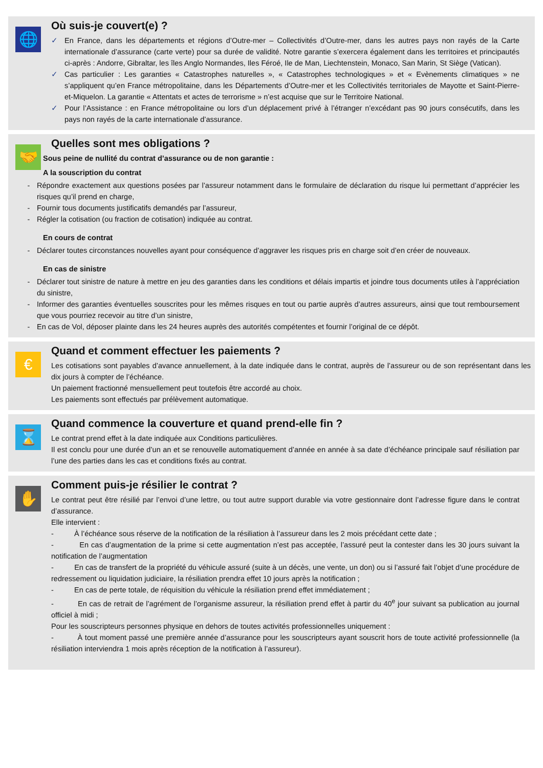🌐
Où suis-je couvert(e) ?
✓
En France, dans les départements et régions d’Outre-mer – Collectivités d’Outre-mer, dans les autres pays non rayés de la Carte internationale d’assurance (carte verte) pour sa durée de validité. Notre garantie s’exercera également dans les territoires et principautés ci-après : Andorre, Gibraltar, les îles Anglo Normandes, Iles Féroé, Ile de Man, Liechtenstein, Monaco, San Marin, St Siège (Vatican).
✓
Cas particulier : Les garanties « Catastrophes naturelles », « Catastrophes technologiques » et « Evènements climatiques » ne s’appliquent qu’en France métropolitaine, dans les Départements d’Outre-mer et les Collectivités territoriales de Mayotte et Saint-Pierre-et-Miquelon. La garantie « Attentats et actes de terrorisme » n’est acquise que sur le Territoire National.
✓
Pour l’Assistance : en France métropolitaine ou lors d’un déplacement privé à l’étranger n’excédant pas 90 jours consécutifs, dans les pays non rayés de la carte internationale d’assurance.
🤝
Quelles sont mes obligations ?
Sous peine de nullité du contrat d’assurance ou de non garantie :
A la souscription du contrat
-
Répondre exactement aux questions posées par l’assureur notamment dans le formulaire de déclaration du risque lui permettant d’apprécier les risques qu’il prend en charge,
-
Fournir tous documents justificatifs demandés par l’assureur,
-
Régler la cotisation (ou fraction de cotisation) indiquée au contrat.
En cours de contrat
-
Déclarer toutes circonstances nouvelles ayant pour conséquence d’aggraver les risques pris en charge soit d’en créer de nouveaux.
En cas de sinistre
-
Déclarer tout sinistre de nature à mettre en jeu des garanties dans les conditions et délais impartis et joindre tous documents utiles à l’appréciation du sinistre,
-
Informer des garanties éventuelles souscrites pour les mêmes risques en tout ou partie auprès d’autres assureurs, ainsi que tout remboursement que vous pourriez recevoir au titre d’un sinistre,
-
En cas de Vol, déposer plainte dans les 24 heures auprès des autorités compétentes et fournir l’original de ce dépôt.
€
Quand et comment effectuer les paiements ?
Les cotisations sont payables d’avance annuellement, à la date indiquée dans le contrat, auprès de l’assureur ou de son représentant dans les dix jours à compter de l’échéance.
Un paiement fractionné mensuellement peut toutefois être accordé au choix.
Les paiements sont effectués par prélèvement automatique.
⌛
Quand commence la couverture et quand prend-elle fin ?
Le contrat prend effet à la date indiquée aux Conditions particulières.
Il est conclu pour une durée d’un an et se renouvelle automatiquement d’année en année à sa date d’échéance principale sauf résiliation par l’une des parties dans les cas et conditions fixés au contrat.
✋
Comment puis-je résilier le contrat ?
Le contrat peut être résilié par l’envoi d’une lettre, ou tout autre support durable via votre gestionnaire dont l’adresse figure dans le contrat d’assurance.
Elle intervient :
- À l’échéance sous réserve de la notification de la résiliation à l’assureur dans les 2 mois précédant cette date ;
- En cas d’augmentation de la prime si cette augmentation n’est pas acceptée, l’assuré peut la contester dans les 30 jours suivant la notification de l’augmentation
- En cas de transfert de la propriété du véhicule assuré (suite à un décès, une vente, un don) ou si l’assuré fait l’objet d’une procédure de redressement ou liquidation judiciaire, la résiliation prendra effet 10 jours après la notification ;
- En cas de perte totale, de réquisition du véhicule la résiliation prend effet immédiatement ;
- En cas de retrait de l’agrément de l’organisme assureur, la résiliation prend effet à partir du 40<sup>e</sup> jour suivant sa publication au journal officiel à midi ;
Pour les souscripteurs personnes physique en dehors de toutes activités professionnelles uniquement :
- À tout moment passé une première année d’assurance pour les souscripteurs ayant souscrit hors de toute activité professionnelle (la résiliation interviendra 1 mois après réception de la notification à l’assureur).